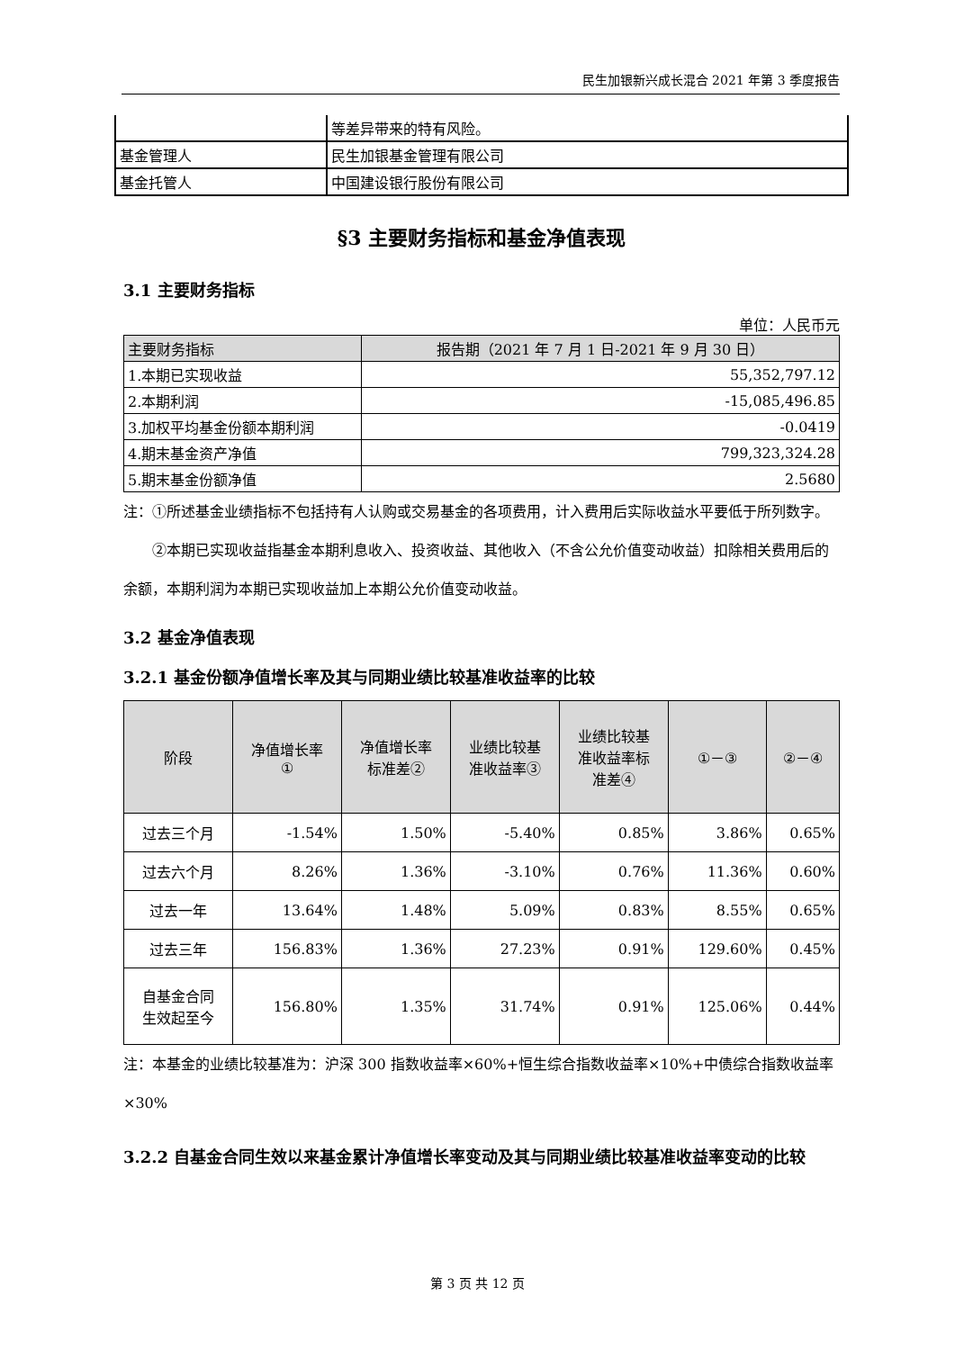民生加银新兴成长混合 2021 年第 3 季度报告
| | 等差异带来的特有风险。 |
| 基金管理人 | 民生加银基金管理有限公司 |
| 基金托管人 | 中国建设银行股份有限公司 |
§3 主要财务指标和基金净值表现
3.1 主要财务指标
单位：人民币元
| 主要财务指标 | 报告期（2021 年 7 月 1 日-2021 年 9 月 30 日） |
| --- | --- |
| 1.本期已实现收益 | 55,352,797.12 |
| 2.本期利润 | -15,085,496.85 |
| 3.加权平均基金份额本期利润 | -0.0419 |
| 4.期末基金资产净值 | 799,323,324.28 |
| 5.期末基金份额净值 | 2.5680 |
注：①所述基金业绩指标不包括持有人认购或交易基金的各项费用，计入费用后实际收益水平要低于所列数字。
②本期已实现收益指基金本期利息收入、投资收益、其他收入（不含公允价值变动收益）扣除相关费用后的余额，本期利润为本期已实现收益加上本期公允价值变动收益。
3.2 基金净值表现
3.2.1 基金份额净值增长率及其与同期业绩比较基准收益率的比较
| 阶段 | 净值增长率 ① | 净值增长率 标准差② | 业绩比较基 准收益率③ | 业绩比较基 准收益率标 准差④ | ①－③ | ②－④ |
| --- | --- | --- | --- | --- | --- | --- |
| 过去三个月 | -1.54% | 1.50% | -5.40% | 0.85% | 3.86% | 0.65% |
| 过去六个月 | 8.26% | 1.36% | -3.10% | 0.76% | 11.36% | 0.60% |
| 过去一年 | 13.64% | 1.48% | 5.09% | 0.83% | 8.55% | 0.65% |
| 过去三年 | 156.83% | 1.36% | 27.23% | 0.91% | 129.60% | 0.45% |
| 自基金合同 生效起至今 | 156.80% | 1.35% | 31.74% | 0.91% | 125.06% | 0.44% |
注：本基金的业绩比较基准为：沪深 300 指数收益率×60%+恒生综合指数收益率×10%+中债综合指数收益率×30%
3.2.2 自基金合同生效以来基金累计净值增长率变动及其与同期业绩比较基准收益率变动的比较
第 3 页 共 12 页